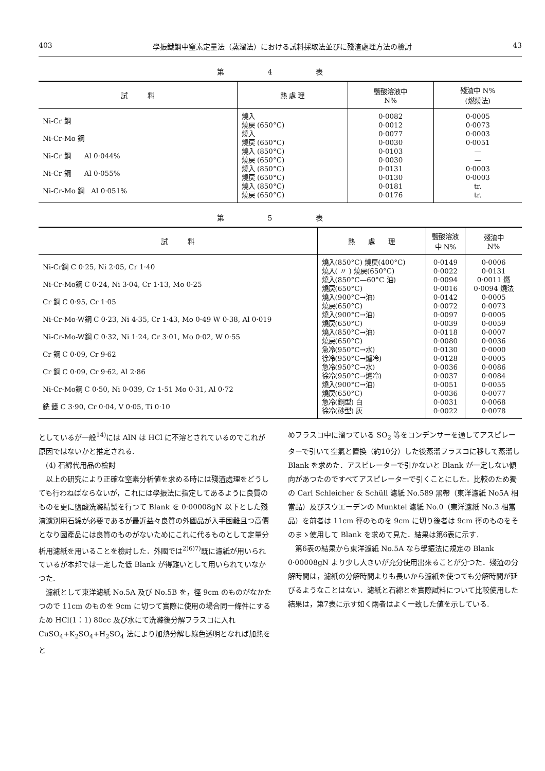403 學振鐵鋼中窒素定量法（蒸溜法）における試料採取法並びに殘渣處理方法の檢討 43
第 4 表
| 試 料 | 熱 處 理 | 鹽酸溶液中 N% | 殘渣中 N% (燃燒法) |
| --- | --- | --- | --- |
| Ni-Cr 鋼 Ni-Cr-Mo 鋼 Ni-Cr 鋼 Al 0·044% Ni-Cr 鋼 Al 0·055% Ni-Cr-Mo 鋼 Al 0·051% | 燒入 燒戻 (650°C) 燒入 燒戻 (650°C) 燒入 (850°C) 燒戻 (650°C) 燒入 (850°C) 燒戻 (650°C) 燒入 (850°C) 燒戻 (650°C) | 0·0082 0·0012 0·0077 0·0030 0·0103 0·0030 0·0131 0·0130 0·0181 0·0176 | 0·0005 0·0073 0·0003 0·0051 — — 0·0003 0·0003 tr. tr. |
第 5 表
| 試 料 | 熱 處 理 | 鹽酸溶液 中 N% | 殘渣中 N% |
| --- | --- | --- | --- |
| Ni-Cr鋼 C 0·25, Ni 2·05, Cr 1·40 Ni-Cr-Mo鋼 C 0·24, Ni 3·04, Cr 1·13, Mo 0·25 Cr 鋼 C 0·95, Cr 1·05 Ni-Cr-Mo-W鋼 C 0·23, Ni 4·35, Cr 1·43, Mo 0·49 W 0·38, Al 0·019 Ni-Cr-Mo-W鋼 C 0·32, Ni 1·24, Cr 3·01, Mo 0·02, W 0·55 Cr 鋼 C 0·09, Cr 9·62 Cr 鋼 C 0·09, Cr 9·62, Al 2·86 Ni-Cr-Mo鋼 C 0·50, Ni 0·039, Cr 1·51 Mo 0·31, Al 0·72 銑 鐵 C 3·90, Cr 0·04, V 0·05, Ti 0·10 | 燒入(850°C) 燒戻(400°C) 燒入( 〃 ) 燒戻(650°C) 燒入(850°C—60°C 油) 燒戻(650°C) 燒入(900°C→油) 燒戻(650°C) 燒入(900°C→油) 燒戻(650°C) 燒入(850°C→油) 燒戻(650°C) 急冷(950°C→水) 徐冷(950°C→爐冷) 急冷(950°C→水) 徐冷(950°C→爐冷) 燒入(900°C→油) 燒戻(650°C) 急冷(銅型) 白 徐冷(砂型) 灰 | 0·0149 0·0022 0·0094 0·0016 0·0142 0·0072 0·0097 0·0039 0·0118 0·0080 0·0130 0·0128 0·0036 0·0037 0·0051 0·0036 0·0031 0·0022 | 0·0006 0·0131 0·0011 燃 0·0094 燒法 0·0005 0·0073 0·0005 0·0059 0·0007 0·0036 0·0000 0·0005 0·0086 0·0084 0·0055 0·0077 0·0068 0·0078 |
としているが一般<sup>14)</sup>には AlN は HCl に不溶とされているのでこれが原因ではないかと推定される.
(4) 石綿代用品の檢討
以上の研究により正確な窒素分析値を求める時には殘渣處理をどうしても行わねばならないが，これには學振法に指定してあるように良質のものを更に鹽酸洗滌精製を行つて Blank を 0·00008gN 以下とした殘渣濾別用石綿が必要であるが最近益々良質の外國品が入手困難且つ高價となり國產品には良質のものがないためにこれに代るものとして定量分析用濾紙を用いることを檢討した．外國では<sup>2)6)7)</sup>既に濾紙が用いられているが本邦では一定した低 Blank が得難いとして用いられていなかつた.
濾紙として東洋濾紙 No.5A 及び No.5B を，徑 9cm のものがなかたつので 11cm のものを 9cm に切つて實際に使用の場合同一條件にするため HCl(1：1) 80cc 及び水にて洗滌後分解フラスコに入れ CuSO<sub>4</sub>+K<sub>2</sub>SO<sub>4</sub>+H<sub>2</sub>SO<sub>4</sub> 法により加熱分解し綠色透明となれば加熱をと
めフラスコ中に溜つている SO<sub>2</sub> 等をコンデンサーを通してアスピレーターで引いて空氣と置換（約10分）した後蒸溜フラスコに移して蒸溜し Blank を求めた．アスピレーターで引かないと Blank が一定しない傾向があつたのですべてアスピレーターで引くことにした．比較のため獨の Carl Schleicher & Schüll 濾紙 No.589 黑帶（東洋濾紙 No5A 相當品）及びスウエーデンの Munktel 濾紙 No.0（東洋濾紙 No.3 相當品）を前者は 11cm 徑のものを 9cm に切り後者は 9cm 徑のものをそのまゝ使用して Blank を求めて見た．結果は第6表に示す.
第6表の結果から東洋濾紙 No.5A なら學振法に規定の Blank 0·00008gN より少し大きいが充分使用出來ることが分つた．殘渣の分解時間は，濾紙の分解時間よりも長いから濾紙を使つても分解時間が延びるようなことはない．濾紙と石綿とを實際試料について比較使用した結果は，第7表に示す如く兩者はよく一致した値を示している.